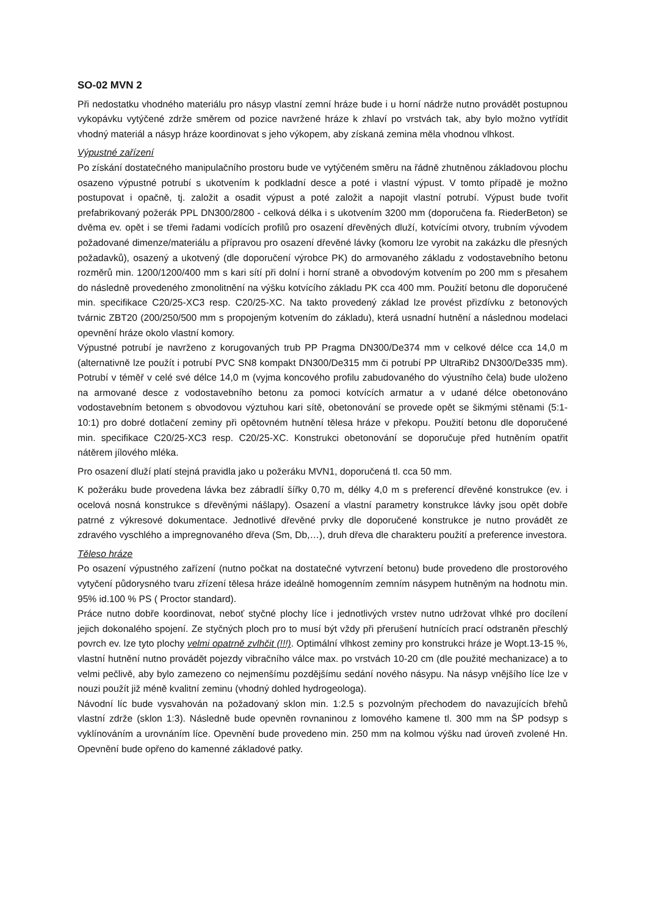SO-02 MVN 2
Při nedostatku vhodného materiálu pro násyp vlastní zemní hráze bude i u horní nádrže nutno provádět postupnou vykopávku vytýčené zdrže směrem od pozice navržené hráze k zhlaví po vrstvách tak, aby bylo možno vytřídit vhodný materiál a násyp hráze koordinovat s jeho výkopem, aby získaná zemina měla vhodnou vlhkost.
Výpustné zařízení
Po získání dostatečného manipulačního prostoru bude ve vytýčeném směru na řádně zhutněnou základovou plochu osazeno výpustné potrubí s ukotvením k podkladní desce a poté i vlastní výpust. V tomto případě je možno postupovat i opačně, tj. založit a osadit výpust a poté založit a napojit vlastní potrubí. Výpust bude tvořit prefabrikovaný požerák PPL DN300/2800 - celková délka i s ukotvením 3200 mm (doporučena fa. RiederBeton) se dvěma ev. opět i se třemi řadami vodících profilů pro osazení dřevěných dluží, kotvícími otvory, trubním vývodem požadované dimenze/materiálu a přípravou pro osazení dřevěné lávky (komoru lze vyrobit na zakázku dle přesných požadavků), osazený a ukotvený (dle doporučení výrobce PK) do armovaného základu z vodostavebního betonu rozměrů min. 1200/1200/400 mm s kari sítí při dolní i horní straně a obvodovým kotvením po 200 mm s přesahem do následně provedeného zmonolitnění na výšku kotvícího základu PK cca 400 mm. Použití betonu dle doporučené min. specifikace C20/25-XC3 resp. C20/25-XC. Na takto provedený základ lze provést přizdívku z betonových tvárnic ZBT20 (200/250/500 mm s propojeným kotvením do základu), která usnadní hutnění a následnou modelaci opevnění hráze okolo vlastní komory.
Výpustné potrubí je navrženo z korugovaných trub PP Pragma DN300/De374 mm v celkové délce cca 14,0 m (alternativně lze použít i potrubí PVC SN8 kompakt DN300/De315 mm či potrubí PP UltraRib2 DN300/De335 mm). Potrubí v téměř v celé své délce 14,0 m (vyjma koncového profilu zabudovaného do výustního čela) bude uloženo na armované desce z vodostavebního betonu za pomoci kotvících armatur a v udané délce obetonováno vodostavebním betonem s obvodovou výztuhou kari sítě, obetonování se provede opět se šikmými stěnami (5:1-10:1) pro dobré dotlačení zeminy při opětovném hutnění tělesa hráze v překopu. Použití betonu dle doporučené min. specifikace C20/25-XC3 resp. C20/25-XC. Konstrukci obetonování se doporučuje před hutněním opatřit nátěrem jílového mléka.
Pro osazení dluží platí stejná pravidla jako u požeráku MVN1, doporučená tl. cca 50 mm.
K požeráku bude provedena lávka bez zábradlí šířky 0,70 m, délky 4,0 m s preferencí dřevěné konstrukce (ev. i ocelová nosná konstrukce s dřevěnými nášlapy). Osazení a vlastní parametry konstrukce lávky jsou opět dobře patrné z výkresové dokumentace. Jednotlivé dřevěné prvky dle doporučené konstrukce je nutno provádět ze zdravého vyschlého a impregnovaného dřeva (Sm, Db,…), druh dřeva dle charakteru použití a preference investora.
Těleso hráze
Po osazení výpustného zařízení (nutno počkat na dostatečné vytvrzení betonu) bude provedeno dle prostorového vytyčení půdorysného tvaru zřízení tělesa hráze ideálně homogenním zemním násypem hutněným na hodnotu min. 95% id.100 % PS ( Proctor standard).
Práce nutno dobře koordinovat, neboť styčné plochy líce i jednotlivých vrstev nutno udržovat vlhké pro docílení jejich dokonalého spojení. Ze styčných ploch pro to musí být vždy při přerušení hutnících prací odstraněn přeschlý povrch ev. lze tyto plochy velmi opatrně zvlhčit (!!!). Optimální vlhkost zeminy pro konstrukci hráze je Wopt.13-15 %, vlastní hutnění nutno provádět pojezdy vibračního válce max. po vrstvách 10-20 cm (dle použité mechanizace) a to velmi pečlivě, aby bylo zamezeno co nejmenšímu pozdějšímu sedání nového násypu. Na násyp vnějšího líce lze v nouzi použít již méně kvalitní zeminu (vhodný dohled hydrogeologa).
Návodní líc bude vysvahován na požadovaný sklon min. 1:2.5 s pozvolným přechodem do navazujících břehů vlastní zdrže (sklon 1:3). Následně bude opevněn rovnaninou z lomového kamene tl. 300 mm na ŠP podsyp s vyklínováním a urovnáním líce. Opevnění bude provedeno min. 250 mm na kolmou výšku nad úroveň zvolené Hn. Opevnění bude opřeno do kamenné základové patky.